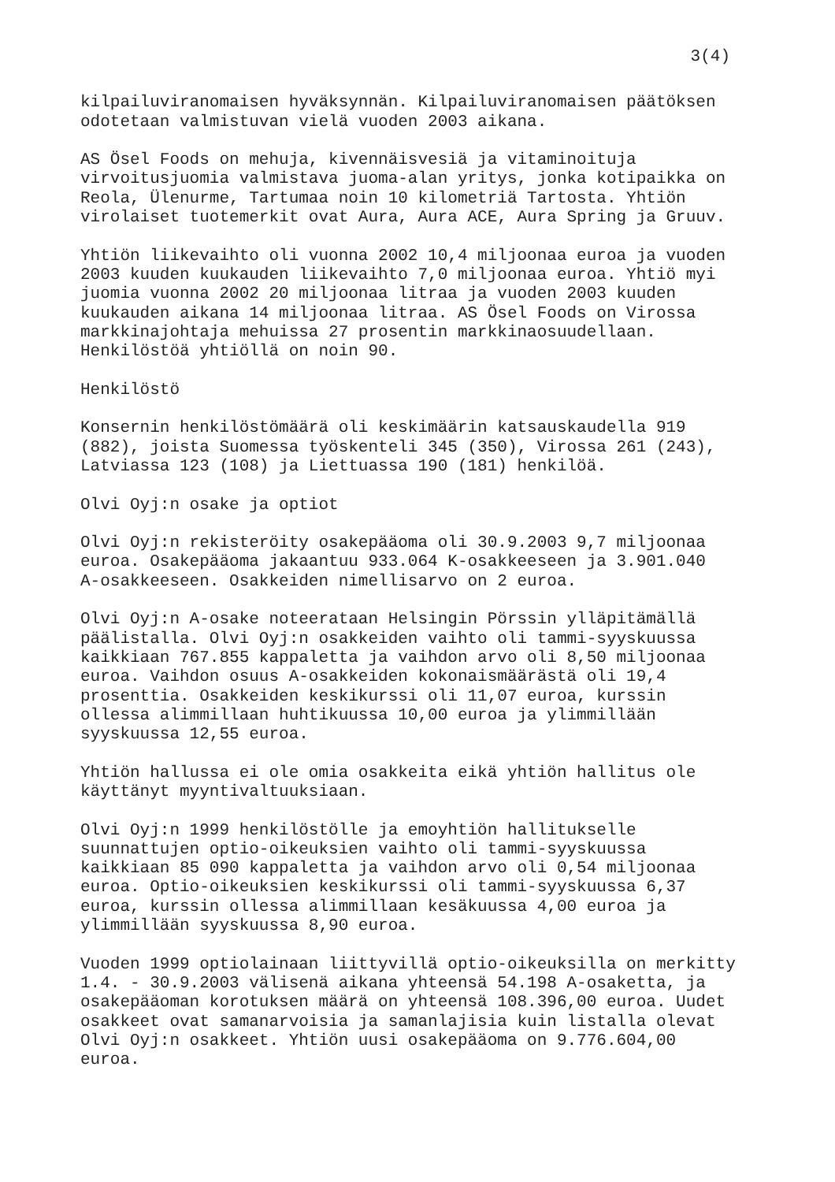3(4)
kilpailuviranomaisen hyväksynnän. Kilpailuviranomaisen päätöksen odotetaan valmistuvan vielä vuoden 2003 aikana.
AS Ösel Foods on mehuja, kivennäisvesiä ja vitaminoituja virvoitusjuomia valmistava juoma-alan yritys, jonka kotipaikka on Reola, Ülenurme, Tartumaa noin 10 kilometriä Tartosta. Yhtiön virolaiset tuotemerkit ovat Aura, Aura ACE, Aura Spring ja Gruuv.
Yhtiön liikevaihto oli vuonna 2002 10,4 miljoonaa euroa ja vuoden 2003 kuuden kuukauden liikevaihto 7,0 miljoonaa euroa. Yhtiö myi juomia vuonna 2002 20 miljoonaa litraa ja vuoden 2003 kuuden kuukauden aikana 14 miljoonaa litraa. AS Ösel Foods on Virossa markkinajohtaja mehuissa 27 prosentin markkinaosuudellaan. Henkilöstöä yhtiöllä on noin 90.
Henkilöstö
Konsernin henkilöstömäärä oli keskimäärin katsauskaudella 919 (882), joista Suomessa työskenteli 345 (350), Virossa 261 (243), Latviassa 123 (108) ja Liettuassa 190 (181) henkilöä.
Olvi Oyj:n osake ja optiot
Olvi Oyj:n rekisteröity osakepääoma oli 30.9.2003 9,7 miljoonaa euroa. Osakepääoma jakaantuu 933.064 K-osakkeeseen ja 3.901.040 A-osakkeeseen. Osakkeiden nimellisarvo on 2 euroa.
Olvi Oyj:n A-osake noteerataan Helsingin Pörssin ylläpitämällä päälistalla. Olvi Oyj:n osakkeiden vaihto oli tammi-syyskuussa kaikkiaan 767.855 kappaletta ja vaihdon arvo oli 8,50 miljoonaa euroa. Vaihdon osuus A-osakkeiden kokonaismäärästä oli 19,4 prosenttia. Osakkeiden keskikurssi oli 11,07 euroa, kurssin ollessa alimmillaan huhtikuussa 10,00 euroa ja ylimmillään syyskuussa 12,55 euroa.
Yhtiön hallussa ei ole omia osakkeita eikä yhtiön hallitus ole käyttänyt myyntivaltuuksiaan.
Olvi Oyj:n 1999 henkilöstölle ja emoyhtiön hallitukselle suunnattujen optio-oikeuksien vaihto oli tammi-syyskuussa kaikkiaan 85 090 kappaletta ja vaihdon arvo oli 0,54 miljoonaa euroa. Optio-oikeuksien keskikurssi oli tammi-syyskuussa 6,37 euroa, kurssin ollessa alimmillaan kesäkuussa 4,00 euroa ja ylimmillään syyskuussa 8,90 euroa.
Vuoden 1999 optiolainaan liittyvillä optio-oikeuksilla on merkitty 1.4. - 30.9.2003 välisenä aikana yhteensä 54.198 A-osaketta, ja osakepääoman korotuksen määrä on yhteensä 108.396,00 euroa. Uudet osakkeet ovat samanarvoisia ja samanlajisia kuin listalla olevat Olvi Oyj:n osakkeet. Yhtiön uusi osakepääoma on 9.776.604,00 euroa.